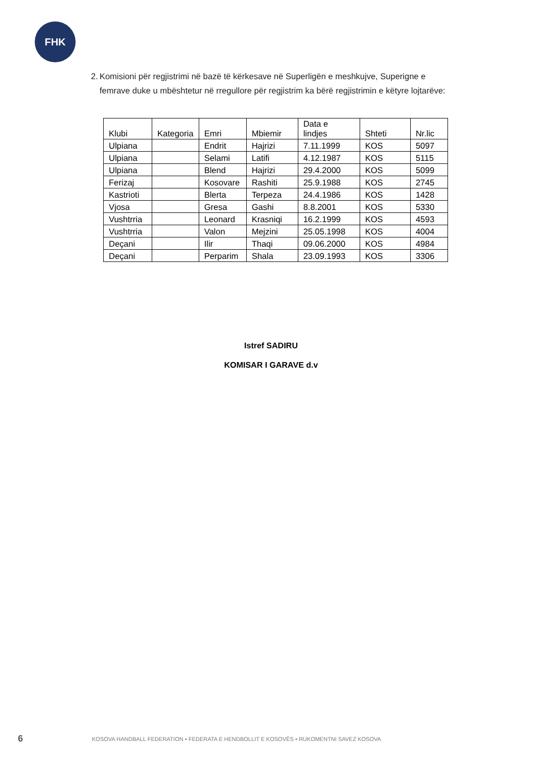FHK
2. Komisioni për regjistrimi në bazë të kërkesave në Superligën e meshkujve, Superigne e femrave duke u mbështetur në rregullore për regjistrim ka bërë regjistrimin e këtyre lojtarëve:
| Klubi | Kategoria | Emri | Mbiemir | Data e lindjes | Shteti | Nr.lic |
| --- | --- | --- | --- | --- | --- | --- |
| Ulpiana | | Endrit | Hajrizi | 7.11.1999 | KOS | 5097 |
| Ulpiana | | Selami | Latifi | 4.12.1987 | KOS | 5115 |
| Ulpiana | | Blend | Hajrizi | 29.4.2000 | KOS | 5099 |
| Ferizaj | | Kosovare | Rashiti | 25.9.1988 | KOS | 2745 |
| Kastrioti | | Blerta | Terpeza | 24.4.1986 | KOS | 1428 |
| Vjosa | | Gresa | Gashi | 8.8.2001 | KOS | 5330 |
| Vushtrria | | Leonard | Krasniqi | 16.2.1999 | KOS | 4593 |
| Vushtrria | | Valon | Mejzini | 25.05.1998 | KOS | 4004 |
| Deçani | | Ilir | Thaqi | 09.06.2000 | KOS | 4984 |
| Deçani | | Perparim | Shala | 23.09.1993 | KOS | 3306 |
Istref SADIRU
KOMISAR I GARAVE d.v
6 KOSOVA HANDBALL FEDERATION ▪ FEDERATA E HENDBOLLIT E KOSOVËS ▪ RUKOMENTNI SAVEZ KOSOVA